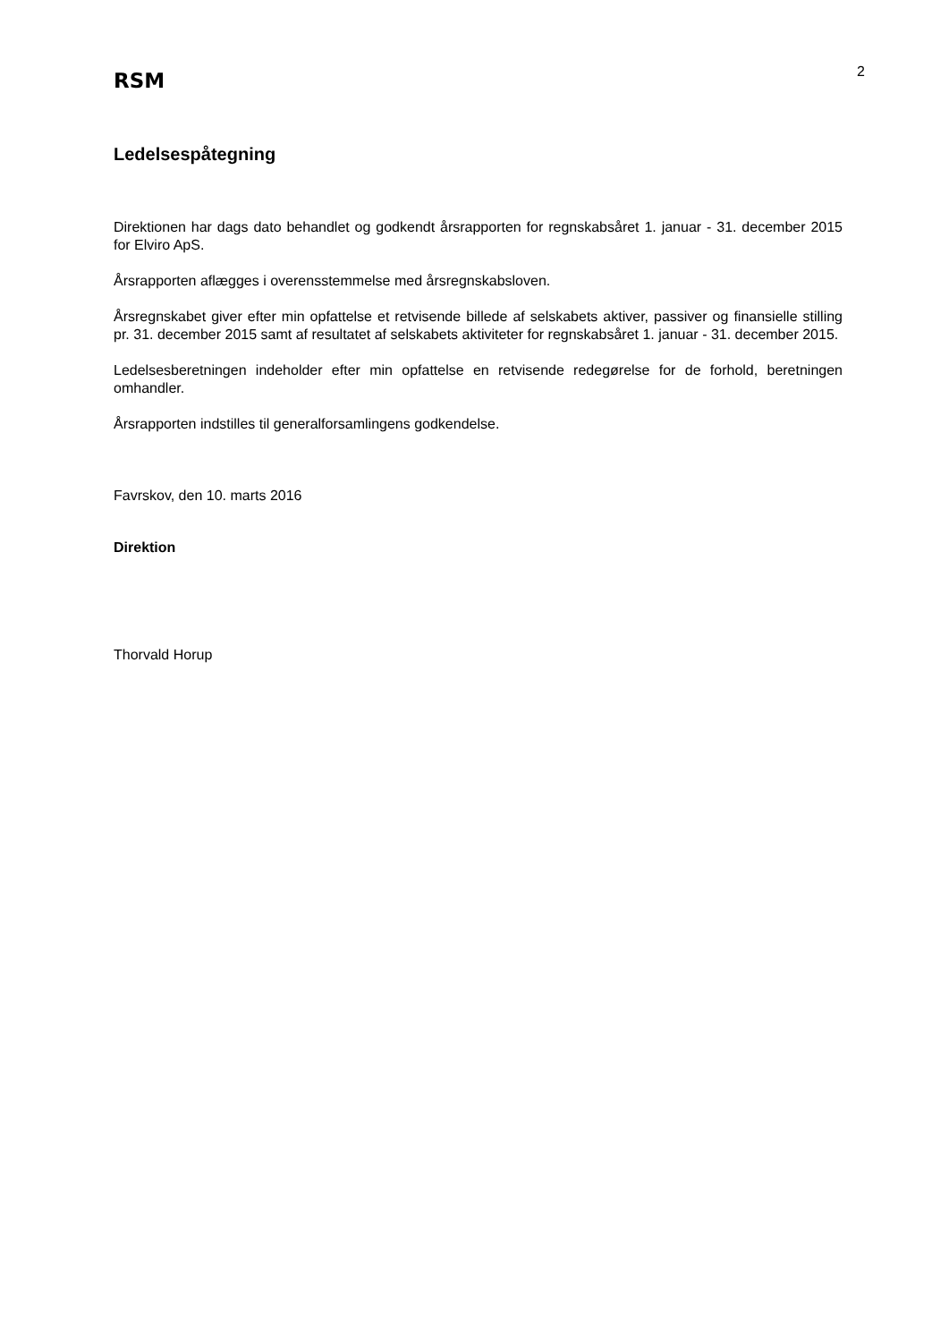RSM
2
Ledelsespåtegning
Direktionen har dags dato behandlet og godkendt årsrapporten for regnskabsåret 1. januar - 31. december 2015 for Elviro ApS.
Årsrapporten aflægges i overensstemmelse med årsregnskabsloven.
Årsregnskabet giver efter min opfattelse et retvisende billede af selskabets aktiver, passiver og finansielle stilling pr. 31. december 2015 samt af resultatet af selskabets aktiviteter for regnskabsåret 1. januar - 31. december 2015.
Ledelsesberetningen indeholder efter min opfattelse en retvisende redegørelse for de forhold, beretningen omhandler.
Årsrapporten indstilles til generalforsamlingens godkendelse.
Favrskov, den 10. marts 2016
Direktion
Thorvald Horup